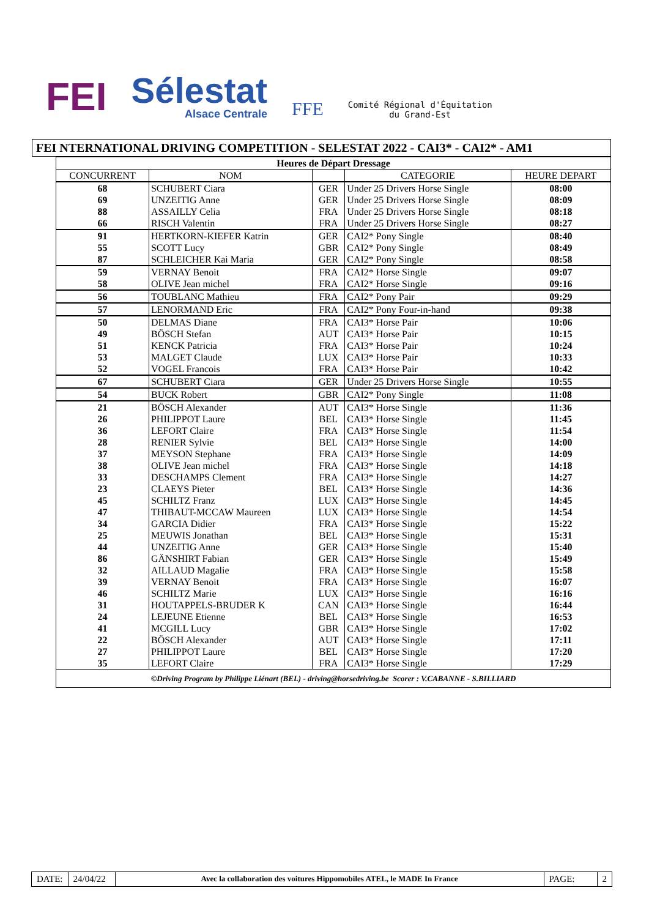FEI Sélestat
Alsace Centrale FFE Comité Régional d'Équitation
du Grand-Est
FEI NTERNATIONAL DRIVING COMPETITION - SELESTAT 2022 - CAI3* - CAI2* - AM1
| Heures de Départ Dressage | | | | |
| --- | --- | --- | --- | --- |
| CONCURRENT | NOM | | CATEGORIE | HEURE DEPART |
| 68 | SCHUBERT Ciara | GER | Under 25 Drivers Horse Single | 08:00 |
| 69 | UNZEITIG Anne | GER | Under 25 Drivers Horse Single | 08:09 |
| 88 | ASSAILLY Celia | FRA | Under 25 Drivers Horse Single | 08:18 |
| 66 | RISCH Valentin | FRA | Under 25 Drivers Horse Single | 08:27 |
| 91 | HERTKORN-KIEFER Katrin | GER | CAI2* Pony Single | 08:40 |
| 55 | SCOTT Lucy | GBR | CAI2* Pony Single | 08:49 |
| 87 | SCHLEICHER Kai Maria | GER | CAI2* Pony Single | 08:58 |
| 59 | VERNAY Benoit | FRA | CAI2* Horse Single | 09:07 |
| 58 | OLIVE Jean michel | FRA | CAI2* Horse Single | 09:16 |
| 56 | TOUBLANC Mathieu | FRA | CAI2* Pony Pair | 09:29 |
| 57 | LENORMAND Eric | FRA | CAI2* Pony Four-in-hand | 09:38 |
| 50 | DELMAS Diane | FRA | CAI3* Horse Pair | 10:06 |
| 49 | BÖSCH Stefan | AUT | CAI3* Horse Pair | 10:15 |
| 51 | KENCK Patricia | FRA | CAI3* Horse Pair | 10:24 |
| 53 | MALGET Claude | LUX | CAI3* Horse Pair | 10:33 |
| 52 | VOGEL Francois | FRA | CAI3* Horse Pair | 10:42 |
| 67 | SCHUBERT Ciara | GER | Under 25 Drivers Horse Single | 10:55 |
| 54 | BUCK Robert | GBR | CAI2* Pony Single | 11:08 |
| 21 | BÖSCH Alexander | AUT | CAI3* Horse Single | 11:36 |
| 26 | PHILIPPOT Laure | BEL | CAI3* Horse Single | 11:45 |
| 36 | LEFORT Claire | FRA | CAI3* Horse Single | 11:54 |
| 28 | RENIER Sylvie | BEL | CAI3* Horse Single | 14:00 |
| 37 | MEYSON Stephane | FRA | CAI3* Horse Single | 14:09 |
| 38 | OLIVE Jean michel | FRA | CAI3* Horse Single | 14:18 |
| 33 | DESCHAMPS Clement | FRA | CAI3* Horse Single | 14:27 |
| 23 | CLAEYS Pieter | BEL | CAI3* Horse Single | 14:36 |
| 45 | SCHILTZ Franz | LUX | CAI3* Horse Single | 14:45 |
| 47 | THIBAUT-MCCAW Maureen | LUX | CAI3* Horse Single | 14:54 |
| 34 | GARCIA Didier | FRA | CAI3* Horse Single | 15:22 |
| 25 | MEUWIS Jonathan | BEL | CAI3* Horse Single | 15:31 |
| 44 | UNZEITIG Anne | GER | CAI3* Horse Single | 15:40 |
| 86 | GÄNSHIRT Fabian | GER | CAI3* Horse Single | 15:49 |
| 32 | AILLAUD Magalie | FRA | CAI3* Horse Single | 15:58 |
| 39 | VERNAY Benoit | FRA | CAI3* Horse Single | 16:07 |
| 46 | SCHILTZ Marie | LUX | CAI3* Horse Single | 16:16 |
| 31 | HOUTAPPELS-BRUDER K | CAN | CAI3* Horse Single | 16:44 |
| 24 | LEJEUNE Etienne | BEL | CAI3* Horse Single | 16:53 |
| 41 | MCGILL Lucy | GBR | CAI3* Horse Single | 17:02 |
| 22 | BÖSCH Alexander | AUT | CAI3* Horse Single | 17:11 |
| 27 | PHILIPPOT Laure | BEL | CAI3* Horse Single | 17:20 |
| 35 | LEFORT Claire | FRA | CAI3* Horse Single | 17:29 |
| ©Driving Program by Philippe Liénart (BEL) - driving@horsedriving.be Scorer : V.CABANNE - S.BILLIARD | | | | |
DATE: 24/04/22
Avec la collaboration des voitures Hippomobiles ATEL, le MADE In France
PAGE: 2